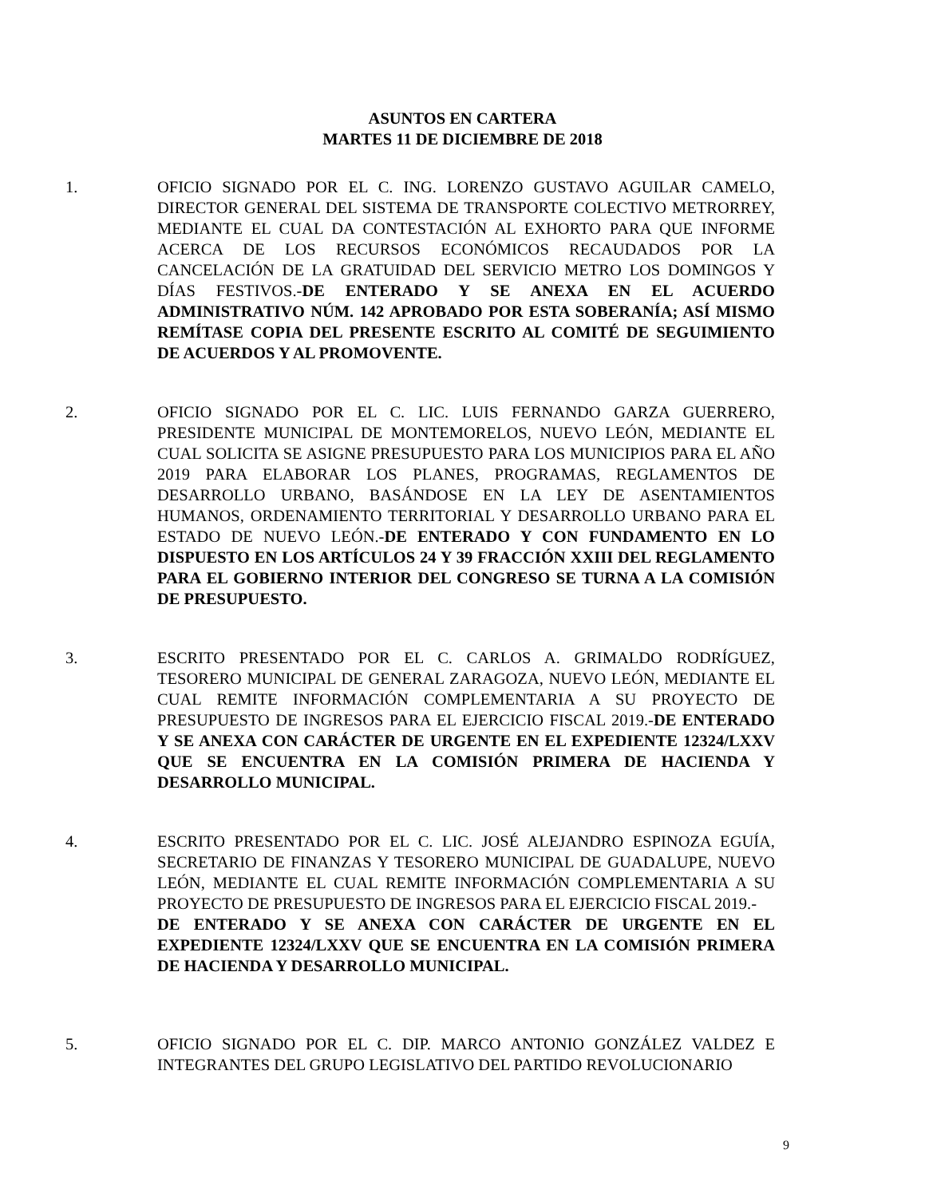ASUNTOS EN CARTERA
MARTES 11 DE DICIEMBRE DE 2018
1. OFICIO SIGNADO POR EL C. ING. LORENZO GUSTAVO AGUILAR CAMELO, DIRECTOR GENERAL DEL SISTEMA DE TRANSPORTE COLECTIVO METRORREY, MEDIANTE EL CUAL DA CONTESTACIÓN AL EXHORTO PARA QUE INFORME ACERCA DE LOS RECURSOS ECONÓMICOS RECAUDADOS POR LA CANCELACIÓN DE LA GRATUIDAD DEL SERVICIO METRO LOS DOMINGOS Y DÍAS FESTIVOS.-DE ENTERADO Y SE ANEXA EN EL ACUERDO ADMINISTRATIVO NÚM. 142 APROBADO POR ESTA SOBERANÍA; ASÍ MISMO REMÍTASE COPIA DEL PRESENTE ESCRITO AL COMITÉ DE SEGUIMIENTO DE ACUERDOS Y AL PROMOVENTE.
2. OFICIO SIGNADO POR EL C. LIC. LUIS FERNANDO GARZA GUERRERO, PRESIDENTE MUNICIPAL DE MONTEMORELOS, NUEVO LEÓN, MEDIANTE EL CUAL SOLICITA SE ASIGNE PRESUPUESTO PARA LOS MUNICIPIOS PARA EL AÑO 2019 PARA ELABORAR LOS PLANES, PROGRAMAS, REGLAMENTOS DE DESARROLLO URBANO, BASÁNDOSE EN LA LEY DE ASENTAMIENTOS HUMANOS, ORDENAMIENTO TERRITORIAL Y DESARROLLO URBANO PARA EL ESTADO DE NUEVO LEÓN.-DE ENTERADO Y CON FUNDAMENTO EN LO DISPUESTO EN LOS ARTÍCULOS 24 Y 39 FRACCIÓN XXIII DEL REGLAMENTO PARA EL GOBIERNO INTERIOR DEL CONGRESO SE TURNA A LA COMISIÓN DE PRESUPUESTO.
3. ESCRITO PRESENTADO POR EL C. CARLOS A. GRIMALDO RODRÍGUEZ, TESORERO MUNICIPAL DE GENERAL ZARAGOZA, NUEVO LEÓN, MEDIANTE EL CUAL REMITE INFORMACIÓN COMPLEMENTARIA A SU PROYECTO DE PRESUPUESTO DE INGRESOS PARA EL EJERCICIO FISCAL 2019.-DE ENTERADO Y SE ANEXA CON CARÁCTER DE URGENTE EN EL EXPEDIENTE 12324/LXXV QUE SE ENCUENTRA EN LA COMISIÓN PRIMERA DE HACIENDA Y DESARROLLO MUNICIPAL.
4. ESCRITO PRESENTADO POR EL C. LIC. JOSÉ ALEJANDRO ESPINOZA EGUÍA, SECRETARIO DE FINANZAS Y TESORERO MUNICIPAL DE GUADALUPE, NUEVO LEÓN, MEDIANTE EL CUAL REMITE INFORMACIÓN COMPLEMENTARIA A SU PROYECTO DE PRESUPUESTO DE INGRESOS PARA EL EJERCICIO FISCAL 2019.-
DE ENTERADO Y SE ANEXA CON CARÁCTER DE URGENTE EN EL EXPEDIENTE 12324/LXXV QUE SE ENCUENTRA EN LA COMISIÓN PRIMERA DE HACIENDA Y DESARROLLO MUNICIPAL.
5. OFICIO SIGNADO POR EL C. DIP. MARCO ANTONIO GONZÁLEZ VALDEZ E INTEGRANTES DEL GRUPO LEGISLATIVO DEL PARTIDO REVOLUCIONARIO
9